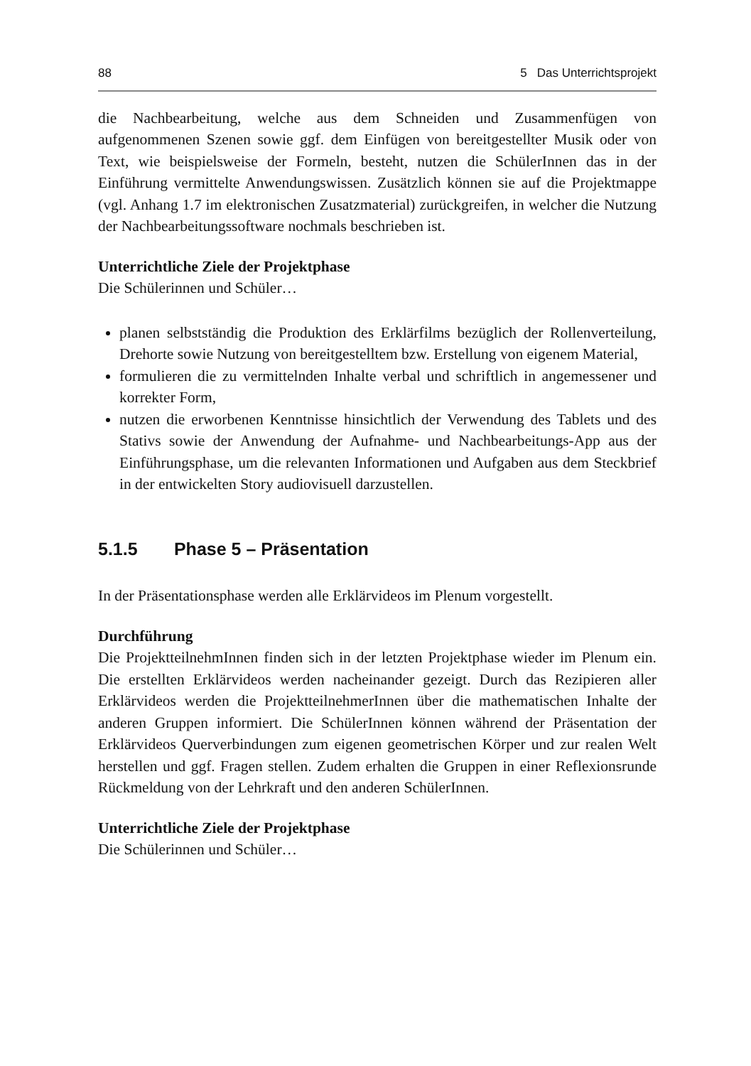88 5 Das Unterrichtsprojekt
die Nachbearbeitung, welche aus dem Schneiden und Zusammenfügen von aufgenommenen Szenen sowie ggf. dem Einfügen von bereitgestellter Musik oder von Text, wie beispielsweise der Formeln, besteht, nutzen die SchülerInnen das in der Einführung vermittelte Anwendungswissen. Zusätzlich können sie auf die Projektmappe (vgl. Anhang 1.7 im elektronischen Zusatzmaterial) zurückgreifen, in welcher die Nutzung der Nachbearbeitungssoftware nochmals beschrieben ist.
Unterrichtliche Ziele der Projektphase
Die Schülerinnen und Schüler…
planen selbstständig die Produktion des Erklärfilms bezüglich der Rollenverteilung, Drehorte sowie Nutzung von bereitgestelltem bzw. Erstellung von eigenem Material,
formulieren die zu vermittelnden Inhalte verbal und schriftlich in angemessener und korrekter Form,
nutzen die erworbenen Kenntnisse hinsichtlich der Verwendung des Tablets und des Stativs sowie der Anwendung der Aufnahme- und Nachbearbeitungs-App aus der Einführungsphase, um die relevanten Informationen und Aufgaben aus dem Steckbrief in der entwickelten Story audiovisuell darzustellen.
5.1.5 Phase 5 – Präsentation
In der Präsentationsphase werden alle Erklärvideos im Plenum vorgestellt.
Durchführung
Die ProjektteilnehmInnen finden sich in der letzten Projektphase wieder im Plenum ein. Die erstellten Erklärvideos werden nacheinander gezeigt. Durch das Rezipieren aller Erklärvideos werden die ProjektteilnehmerInnen über die mathematischen Inhalte der anderen Gruppen informiert. Die SchülerInnen können während der Präsentation der Erklärvideos Querverbindungen zum eigenen geometrischen Körper und zur realen Welt herstellen und ggf. Fragen stellen. Zudem erhalten die Gruppen in einer Reflexionsrunde Rückmeldung von der Lehrkraft und den anderen SchülerInnen.
Unterrichtliche Ziele der Projektphase
Die Schülerinnen und Schüler…